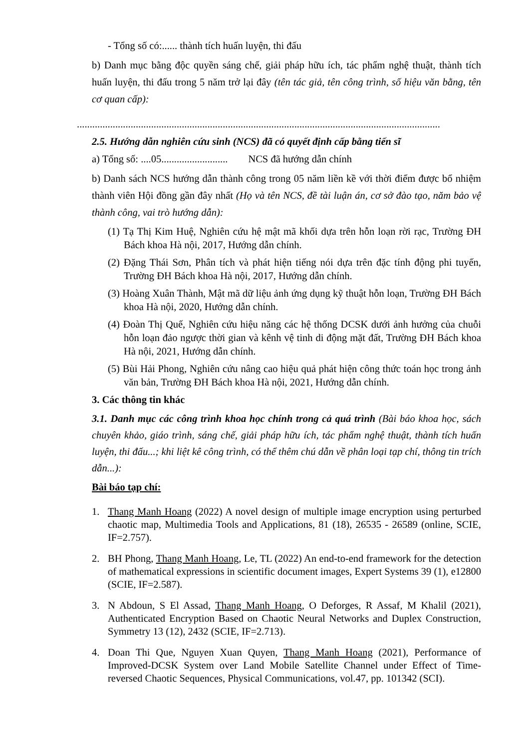- Tổng số có:...... thành tích huấn luyện, thi đấu
b) Danh mục bằng độc quyền sáng chế, giải pháp hữu ích, tác phẩm nghệ thuật, thành tích huấn luyện, thi đấu trong 5 năm trở lại đây (tên tác giả, tên công trình, số hiệu văn bằng, tên cơ quan cấp):
..............................................................................................................................................
2.5. Hướng dẫn nghiên cứu sinh (NCS) đã có quyết định cấp bằng tiến sĩ
a) Tổng số: ....05.......................... NCS đã hướng dẫn chính
b) Danh sách NCS hướng dẫn thành công trong 05 năm liền kề với thời điểm được bổ nhiệm thành viên Hội đồng gần đây nhất (Họ và tên NCS, đề tài luận án, cơ sở đào tạo, năm bảo vệ thành công, vai trò hướng dẫn):
(1) Tạ Thị Kim Huệ, Nghiên cứu hệ mật mã khối dựa trên hỗn loạn rời rạc, Trường ĐH Bách khoa Hà nội, 2017, Hướng dẫn chính.
(2) Đặng Thái Sơn, Phân tích và phát hiện tiếng nói dựa trên đặc tính động phi tuyến, Trường ĐH Bách khoa Hà nội, 2017, Hướng dẫn chính.
(3) Hoàng Xuân Thành, Mật mã dữ liệu ảnh ứng dụng kỹ thuật hỗn loạn, Trường ĐH Bách khoa Hà nội, 2020, Hướng dẫn chính.
(4) Đoàn Thị Quế, Nghiên cứu hiệu năng các hệ thống DCSK dưới ảnh hưởng của chuỗi hỗn loạn đảo ngược thời gian và kênh vệ tinh di động mặt đất, Trường ĐH Bách khoa Hà nội, 2021, Hướng dẫn chính.
(5) Bùi Hải Phong, Nghiên cứu nâng cao hiệu quả phát hiện công thức toán học trong ảnh văn bản, Trường ĐH Bách khoa Hà nội, 2021, Hướng dẫn chính.
3. Các thông tin khác
3.1. Danh mục các công trình khoa học chính trong cả quá trình (Bài báo khoa học, sách chuyên khảo, giáo trình, sáng chế, giải pháp hữu ích, tác phẩm nghệ thuật, thành tích huấn luyện, thi đấu...; khi liệt kê công trình, có thể thêm chú dẫn về phân loại tạp chí, thông tin trích dẫn...):
Bài báo tạp chí:
1. Thang Manh Hoang (2022) A novel design of multiple image encryption using perturbed chaotic map, Multimedia Tools and Applications, 81 (18), 26535 - 26589 (online, SCIE, IF=2.757).
2. BH Phong, Thang Manh Hoang, Le, TL (2022) An end-to-end framework for the detection of mathematical expressions in scientific document images, Expert Systems 39 (1), e12800 (SCIE, IF=2.587).
3. N Abdoun, S El Assad, Thang Manh Hoang, O Deforges, R Assaf, M Khalil (2021), Authenticated Encryption Based on Chaotic Neural Networks and Duplex Construction, Symmetry 13 (12), 2432 (SCIE, IF=2.713).
4. Doan Thi Que, Nguyen Xuan Quyen, Thang Manh Hoang (2021), Performance of Improved-DCSK System over Land Mobile Satellite Channel under Effect of Time-reversed Chaotic Sequences, Physical Communications, vol.47, pp. 101342 (SCI).